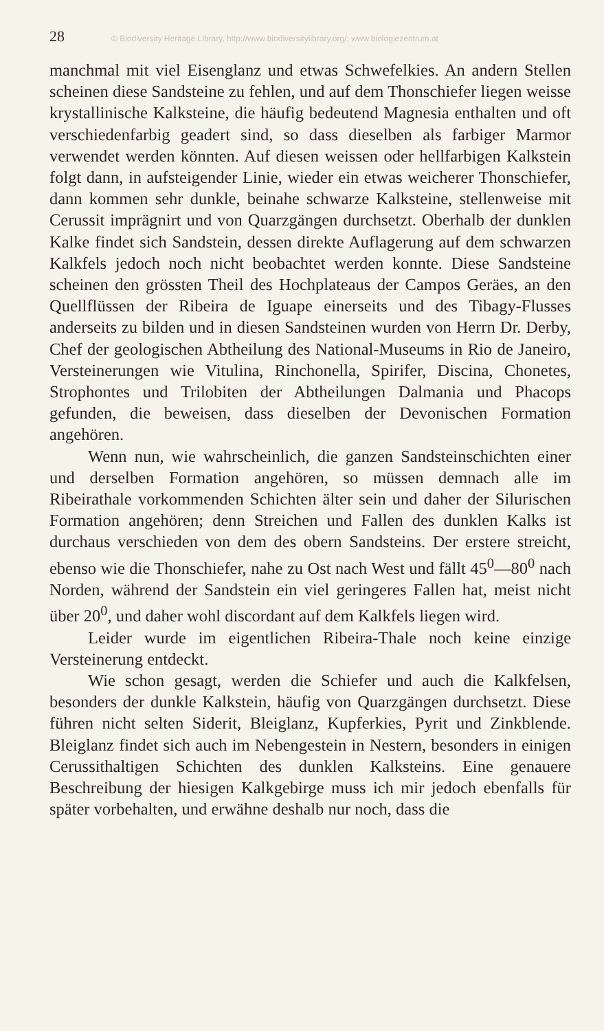28 © Biodiversity Heritage Library, http://www.biodiversitylibrary.org/; www.biologiezentrum.at
manchmal mit viel Eisenglanz und etwas Schwefelkies. An andern Stellen scheinen diese Sandsteine zu fehlen, und auf dem Thonschiefer liegen weisse krystallinische Kalksteine, die häufig bedeutend Magnesia enthalten und oft verschiedenfarbig geadert sind, so dass dieselben als farbiger Marmor verwendet werden könnten. Auf diesen weissen oder hellfarbigen Kalkstein folgt dann, in aufsteigender Linie, wieder ein etwas weicherer Thonschiefer, dann kommen sehr dunkle, beinahe schwarze Kalksteine, stellenweise mit Cerussit imprägnirt und von Quarzgängen durchsetzt. Oberhalb der dunklen Kalke findet sich Sandstein, dessen direkte Auflagerung auf dem schwarzen Kalkfels jedoch noch nicht beobachtet werden konnte. Diese Sandsteine scheinen den grössten Theil des Hochplateaus der Campos Geräes, an den Quellflüssen der Ribeira de Iguape einerseits und des Tibagy-Flusses anderseits zu bilden und in diesen Sandsteinen wurden von Herrn Dr. Derby, Chef der geologischen Abtheilung des National-Museums in Rio de Janeiro, Versteinerungen wie Vitulina, Rinchonella, Spirifer, Discina, Chonetes, Strophontes und Trilobiten der Abtheilungen Dalmania und Phacops gefunden, die beweisen, dass dieselben der Devonischen Formation angehören.
Wenn nun, wie wahrscheinlich, die ganzen Sandsteinschichten einer und derselben Formation angehören, so müssen demnach alle im Ribeirathale vorkommenden Schichten älter sein und daher der Silurischen Formation angehören; denn Streichen und Fallen des dunklen Kalks ist durchaus verschieden von dem des obern Sandsteins. Der erstere streicht, ebenso wie die Thonschiefer, nahe zu Ost nach West und fällt 45<sup>0</sup>—80<sup>0</sup> nach Norden, während der Sandstein ein viel geringeres Fallen hat, meist nicht über 20<sup>0</sup>, und daher wohl discordant auf dem Kalkfels liegen wird.
Leider wurde im eigentlichen Ribeira-Thale noch keine einzige Versteinerung entdeckt.
Wie schon gesagt, werden die Schiefer und auch die Kalkfelsen, besonders der dunkle Kalkstein, häufig von Quarzgängen durchsetzt. Diese führen nicht selten Siderit, Bleiglanz, Kupferkies, Pyrit und Zinkblende. Bleiglanz findet sich auch im Nebengestein in Nestern, besonders in einigen Cerussithaltigen Schichten des dunklen Kalksteins. Eine genauere Beschreibung der hiesigen Kalkgebirge muss ich mir jedoch ebenfalls für später vorbehalten, und erwähne deshalb nur noch, dass die